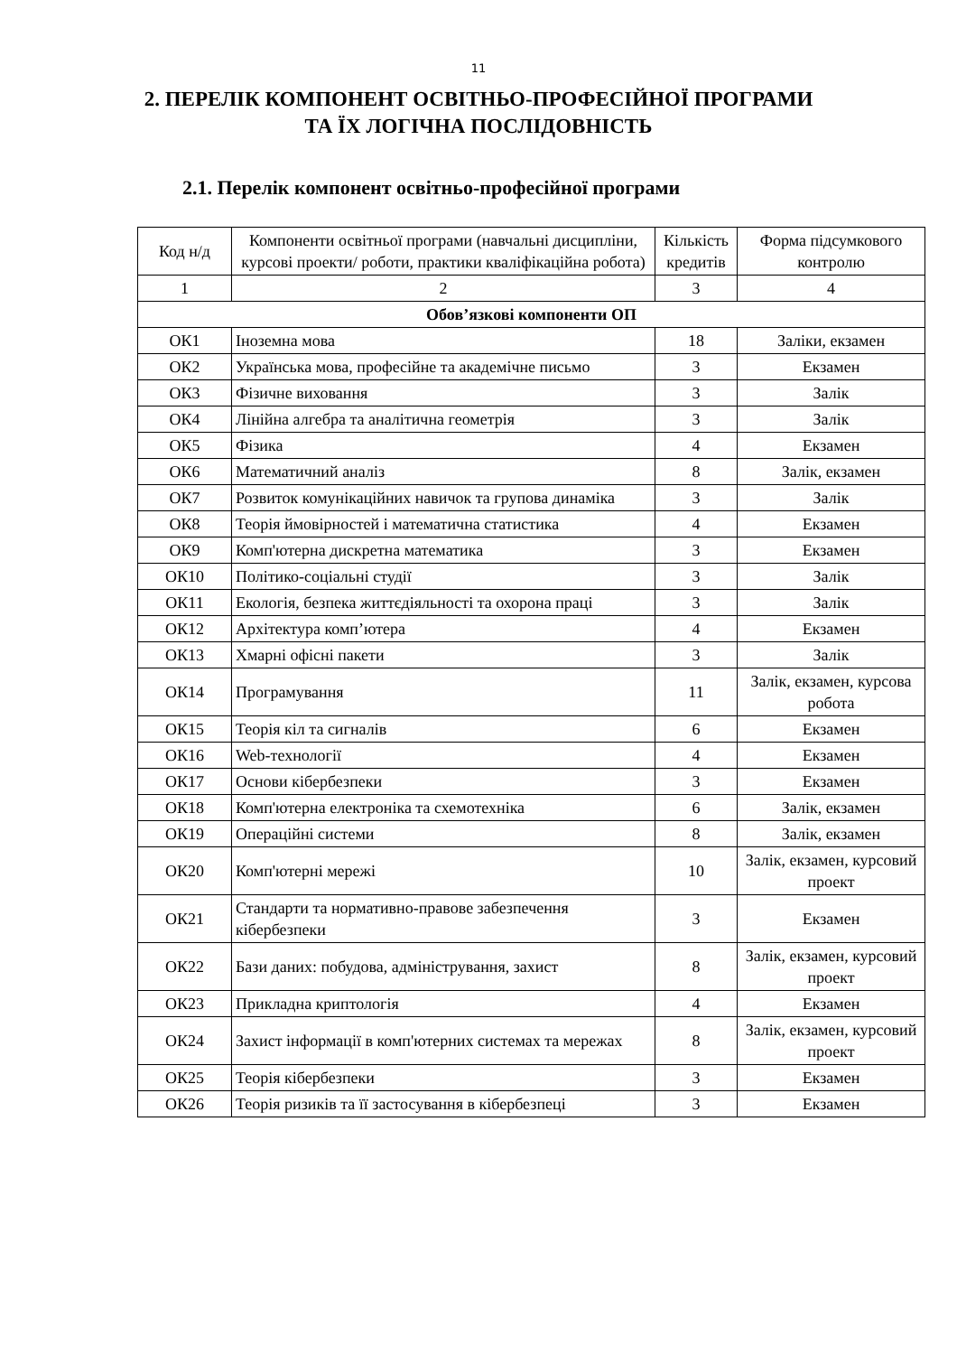11
2. ПЕРЕЛІК КОМПОНЕНТ ОСВІТНЬО-ПРОФЕСІЙНОЇ ПРОГРАМИ
ТА ЇХ ЛОГІЧНА ПОСЛІДОВНІСТЬ
2.1. Перелік компонент освітньо-професійної програми
| Код н/д | Компоненти освітньої програми (навчальні дисципліни, курсові проекти/ роботи, практики кваліфікаційна робота) | Кількість кредитів | Форма підсумкового контролю |
| --- | --- | --- | --- |
| 1 | 2 | 3 | 4 |
| Обов’язкові компоненти ОП | | | |
| ОК1 | Іноземна мова | 18 | Заліки, екзамен |
| ОК2 | Українська мова, професійне та академічне письмо | 3 | Екзамен |
| ОК3 | Фізичне виховання | 3 | Залік |
| ОК4 | Лінійна алгебра та аналітична геометрія | 3 | Залік |
| ОК5 | Фізика | 4 | Екзамен |
| ОК6 | Математичний аналіз | 8 | Залік, екзамен |
| ОК7 | Розвиток комунікаційних навичок та групова динаміка | 3 | Залік |
| ОК8 | Теорія ймовірностей і математична статистика | 4 | Екзамен |
| ОК9 | Комп'ютерна дискретна математика | 3 | Екзамен |
| ОК10 | Політико-соціальні студії | 3 | Залік |
| ОК11 | Екологія, безпека життєдіяльності та охорона праці | 3 | Залік |
| ОК12 | Архітектура комп’ютера | 4 | Екзамен |
| ОК13 | Хмарні офісні пакети | 3 | Залік |
| ОК14 | Програмування | 11 | Залік, екзамен, курсова робота |
| ОК15 | Теорія кіл та сигналів | 6 | Екзамен |
| ОК16 | Web-технології | 4 | Екзамен |
| ОК17 | Основи кібербезпеки | 3 | Екзамен |
| ОК18 | Комп'ютерна електроніка та схемотехніка | 6 | Залік, екзамен |
| ОК19 | Операційні системи | 8 | Залік, екзамен |
| ОК20 | Комп'ютерні мережі | 10 | Залік, екзамен, курсовий проект |
| ОК21 | Стандарти та нормативно-правове забезпечення кібербезпеки | 3 | Екзамен |
| ОК22 | Бази даних: побудова, адміністрування, захист | 8 | Залік, екзамен, курсовий проект |
| ОК23 | Прикладна криптологія | 4 | Екзамен |
| ОК24 | Захист інформації в комп'ютерних системах та мережах | 8 | Залік, екзамен, курсовий проект |
| ОК25 | Теорія кібербезпеки | 3 | Екзамен |
| ОК26 | Теорія ризиків та її застосування в кібербезпеці | 3 | Екзамен |